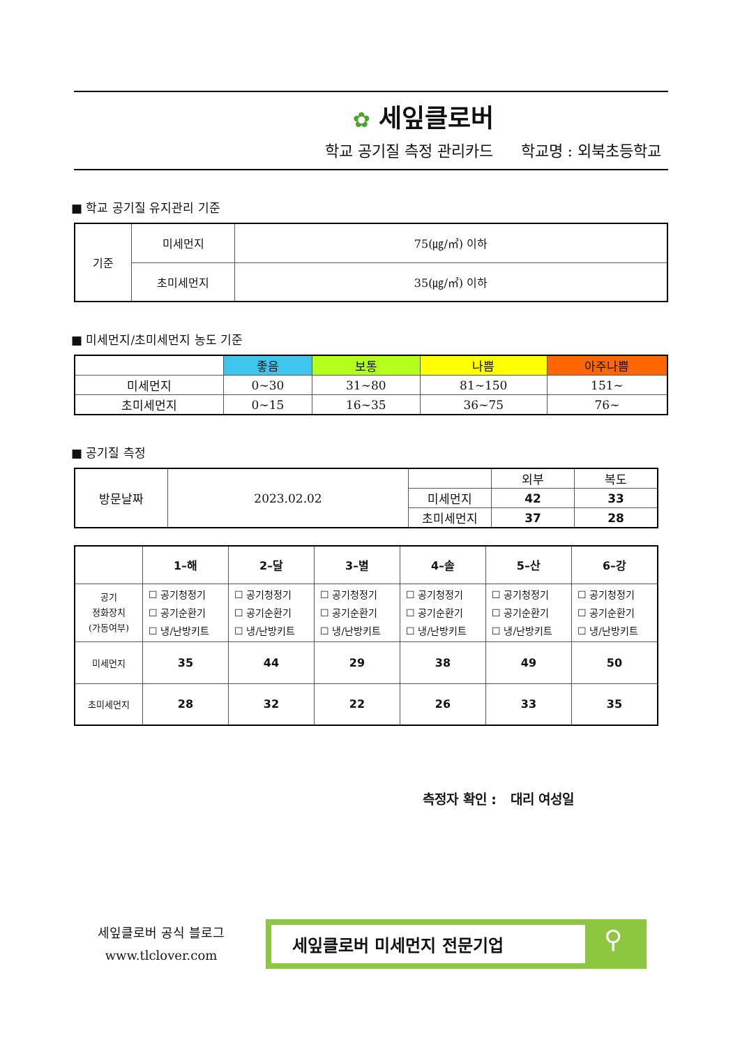✿ 세잎클로버
학교 공기질 측정 관리카드 학교명 : 외북초등학교
■ 학교 공기질 유지관리 기준
| 기준 | 미세먼지 | 75(㎍/㎥) 이하 |
| | 초미세먼지 | 35(㎍/㎥) 이하 |
■ 미세먼지/초미세먼지 농도 기준
| | 좋음 | 보통 | 나쁨 | 아주나쁨 |
| --- | --- | --- | --- | --- |
| 미세먼지 | 0~30 | 31~80 | 81~150 | 151~ |
| 초미세먼지 | 0~15 | 16~35 | 36~75 | 76~ |
■ 공기질 측정
| 방문날짜 | 2023.02.02 | | 외부 | 복도 |
| | | 미세먼지 | 42 | 33 |
| | | 초미세먼지 | 37 | 28 |
| | 1–해 | 2–달 | 3–별 | 4–솔 | 5–산 | 6–강 |
| 공기 정화장치 (가동여부) | ☐ 공기청정기 ☐ 공기순환기 ☐ 냉/난방키트 | ☐ 공기청정기 ☐ 공기순환기 ☐ 냉/난방키트 | ☐ 공기청정기 ☐ 공기순환기 ☐ 냉/난방키트 | ☐ 공기청정기 ☐ 공기순환기 ☐ 냉/난방키트 | ☐ 공기청정기 ☐ 공기순환기 ☐ 냉/난방키트 | ☐ 공기청정기 ☐ 공기순환기 ☐ 냉/난방키트 |
| 미세먼지 | 35 | 44 | 29 | 38 | 49 | 50 |
| 초미세먼지 | 28 | 32 | 22 | 26 | 33 | 35 |
측정자 확인 : 대리 여성일
세잎클로버 공식 블로그
www.tlclover.com
세잎클로버 미세먼지 전문기업
⚲